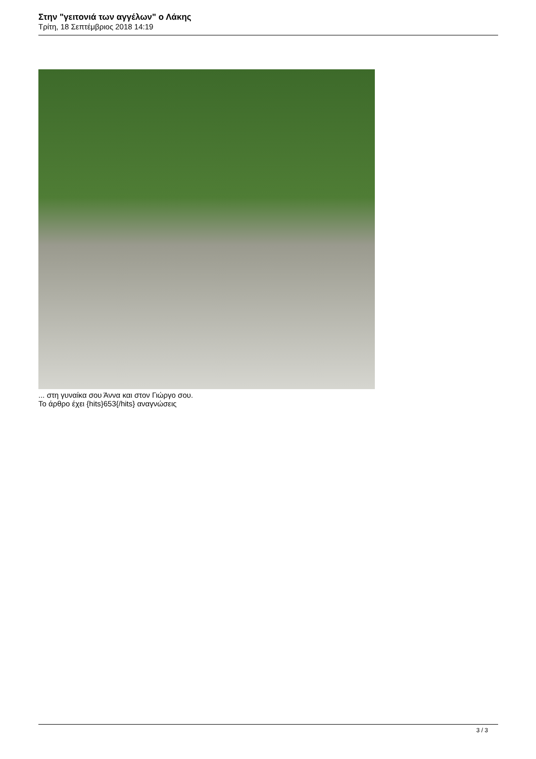Στην "γειτονιά των αγγέλων" ο Λάκης
Τρίτη, 18 Σεπτέμβριος 2018 14:19
... στη γυναίκα σου Άννα και στον Γιώργο σου.
Το άρθρο έχει {hits}653{/hits} αναγνώσεις
3 / 3